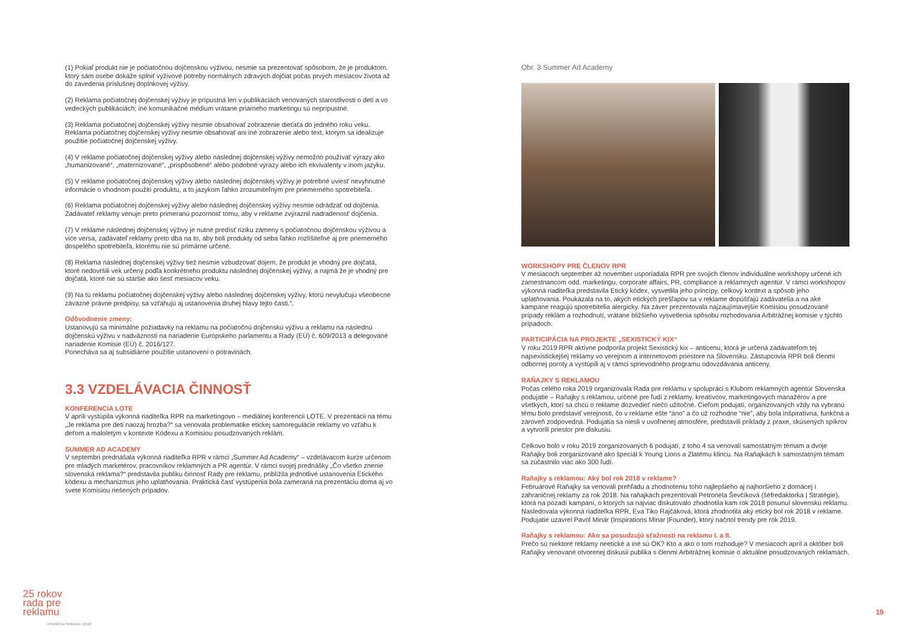(1) Pokiaľ produkt nie je počiatočnou dojčenskou výživou, nesmie sa prezentovať spôsobom, že je produktom, ktorý sám osebe dokáže splniť výživové potreby normálnych zdravých dojčiat počas prvých mesiacov života až do zavedenia príslušnej doplnkovej výživy.
(2) Reklama počiatočnej dojčenskej výživy je prípustná len v publikáciách venovaných starostlivosti o deti a vo vedeckých publikáciách; iné komunikačné médium vrátane priameho marketingu sú neprípustné.
(3) Reklama počiatočnej dojčenskej výživy nesmie obsahovať zobrazenie dieťaťa do jedného roku veku. Reklama počiatočnej dojčenskej výživy nesmie obsahovať ani iné zobrazenie alebo text, ktorým sa idealizuje použitie počiatočnej dojčenskej výživy.
(4) V reklame počiatočnej dojčenskej výživy alebo následnej dojčenskej výživy nemožno používať výrazy ako „humanizované“, „maternizované“, „prispôsobené“ alebo podobné výrazy alebo ich ekvivalenty v inom jazyku.
(5) V reklame počiatočnej dojčenskej výživy alebo následnej dojčenskej výživy je potrebné uviesť nevyhnutné informácie o vhodnom použití produktu, a to jazykom ľahko zrozumiteľným pre priemerného spotrebiteľa.
(6) Reklama počiatočnej dojčenskej výživy alebo následnej dojčenskej výživy nesmie odrádzať od dojčenia. Zadávateľ reklamy venuje preto primeranú pozornosť tomu, aby v reklame zvýraznil nadradenosť dojčenia.
(7) V reklame následnej dojčenskej výživy je nutné predísť riziku zámeny s počiatočnou dojčenskou výživou a vice versa, zadávateľ reklamy preto dbá na to, aby boli produkty od seba ľahko rozlíšiteľné aj pre priemerného dospelého spotrebiteľa, ktorému nie sú primárne určené.
(8) Reklama následnej dojčenskej výživy tiež nesmie vzbudzovať dojem, že produkt je vhodný pre dojčatá, ktoré nedovŕšili vek určený podľa konkrétneho produktu následnej dojčenskej výživy, a najmä že je vhodný pre dojčatá, ktoré nie sú staršie ako šesť mesiacov veku.
(9) Na tú reklamu počiatočnej dojčenskej výživy alebo následnej dojčenskej výživy, ktorú nevylučujú všeobecne záväzné právne predpisy, sa vzťahujú aj ustanovenia druhej hlavy tejto časti.“.
Odôvodnenie zmeny:
Ustanovujú sa minimálne požiadavky na reklamu na počiatočnú dojčenskú výživu a reklamu na následnú dojčenskú výživu v nadväznosti na nariadenie Európskeho parlamentu a Rady (EÚ) č. 609/2013 a delegované nariadenie Komisie (EÚ) č. 2016/127.
Ponecháva sa aj subsidiárne použitie ustanovení o potravinách.
3.3 VZDELÁVACIA ČINNOSŤ
KONFERENCIA LOTE
V apríli vystúpila výkonná riaditeľka RPR na marketingovo – mediálnej konferencii LOTE. V prezentácii na tému „Je reklama pre deti naozaj hrozba?“ sa venovala problematike etickej samoregulácie reklamy vo vzťahu k deťom a maloletým v kontexte Kódexu a Komisiou posudzovaných reklám.
SUMMER AD ACADEMY
V septembri prednášala výkonná riaditeľka RPR v rámci „Summer Ad Academy“ – vzdelávacom kurze určenom pre mladých marketérov, pracovníkov reklamných a PR agentúr. V rámci svojej prednášky „Čo všetko znenie slovenská reklama?“ predstavila publiku činnosť Rady pre reklamu, priblížila jednotlivé ustanovenia Etického kódexu a mechanizmus jeho uplatňovania. Praktická časť vystúpenia bola zameraná na prezentáciu doma aj vo svete Komisiou riešených prípadov.
Obr. 3 Summer Ad Academy
WORKSHOPY PRE ČLENOV RPR
V mesiacoch september až november usporiadala RPR pre svojich členov individuálne workshopy určené ich zamestnancom odd. marketingu, corporate affairs, PR, compliance a reklamných agentúr. V rámci workshopov výkonná riaditeľka predstavila Etický kódex, vysvetlila jeho princípy, celkový kontext a spôsob jeho uplatňovania. Poukázala na to, akých etických prešľapov sa v reklame dopúšťajú zadávatelia a na aké kampane reagujú spotrebitelia alergicky. Na záver prezentovala najzaujímavejšie Komisiou posudzované prípady reklám a rozhodnutí, vrátane bližšieho vysvetlenia spôsobu rozhodovania Arbitrážnej komisie v týchto prípadoch.
PARTICIPÁCIA NA PROJEKTE „SEXISTICKÝ KIX“
V roku 2019 RPR aktívne podporila projekt Sexistický kix – anticenu, ktorá je určená zadávateľom tej najsexistickejšej reklamy vo verejnom a internetovom priestore na Slovensku. Zástupcovia RPR boli členmi odbornej poroty a vystúpili aj v rámci sprievodného programu odovzdávania anticeny.
RAŇAJKY S REKLAMOU
Počas celého roka 2019 organizovala Rada pre reklamu v spolupráci s Klubom reklamných agentúr Slovenska podujatie – Raňajky s reklamou, určené pre ľudí z reklamy, kreatívcov, marketingových manažérov a pre všetkých, ktorí sa chcú o reklame dozvedieť niečo užitočné. Cieľom podujatí, organizovaných vždy na vybranú tému bolo predstaviť verejnosti, čo v reklame ešte “áno” a čo už rozhodne “nie”, aby bola inšpiratívna, funkčná a zároveň zodpovedná. Podujatia sa niesli v uvoľnenej atmosfére, predstavili príklady z praxe, skúsených spíkrov a vytvorili priestor pre diskusiu.
Celkovo bolo v roku 2019 zorganizovaných 6 podujatí, z toho 4 sa venovali samostatným témam a dvoje Raňajky boli zorganizované ako špeciál k Young Lions a Zlatému klincu. Na Raňajkách k samostatným témam sa zúčastnilo viac ako 300 ľudí.
Raňajky s reklamou: Aký bol rok 2018 v reklame?
Februárové Raňajky sa venovali prehľadu a zhodnoteniu toho najlepšieho aj najhoršieho z domácej i zahraničnej reklamy za rok 2018. Na raňajkách prezentovali Petronela Ševčíková (šéfredaktorka | Stratégie), ktorá na pozadí kampaní, o ktorých sa najviac diskutovalo zhodnotila kam rok 2018 posunul slovenskú reklamu. Nasledovala výkonná riaditeľka RPR, Eva Tiko Rajčáková, ktorá zhodnotila aký etický bol rok 2018 v reklame. Podujatie uzavrel Pavol Minár (Inspirations Minar |Founder), ktorý načrtol trendy pre rok 2019.
Raňajky s reklamou: Ako sa posudzujú sťažnosti na reklamu I. a II.
Prečo sú niektoré reklamy neetické a iné sú OK? Kto a ako o tom rozhoduje? V mesiacoch apríl a október boli Raňajky venované otvorenej diskusii publika s členmi Arbitrážnej komisie o aktuálne posudzovaných reklamách.
25 rokov
rada pre
reklamu
VÝROČNÁ SPRÁVA / 2019
19